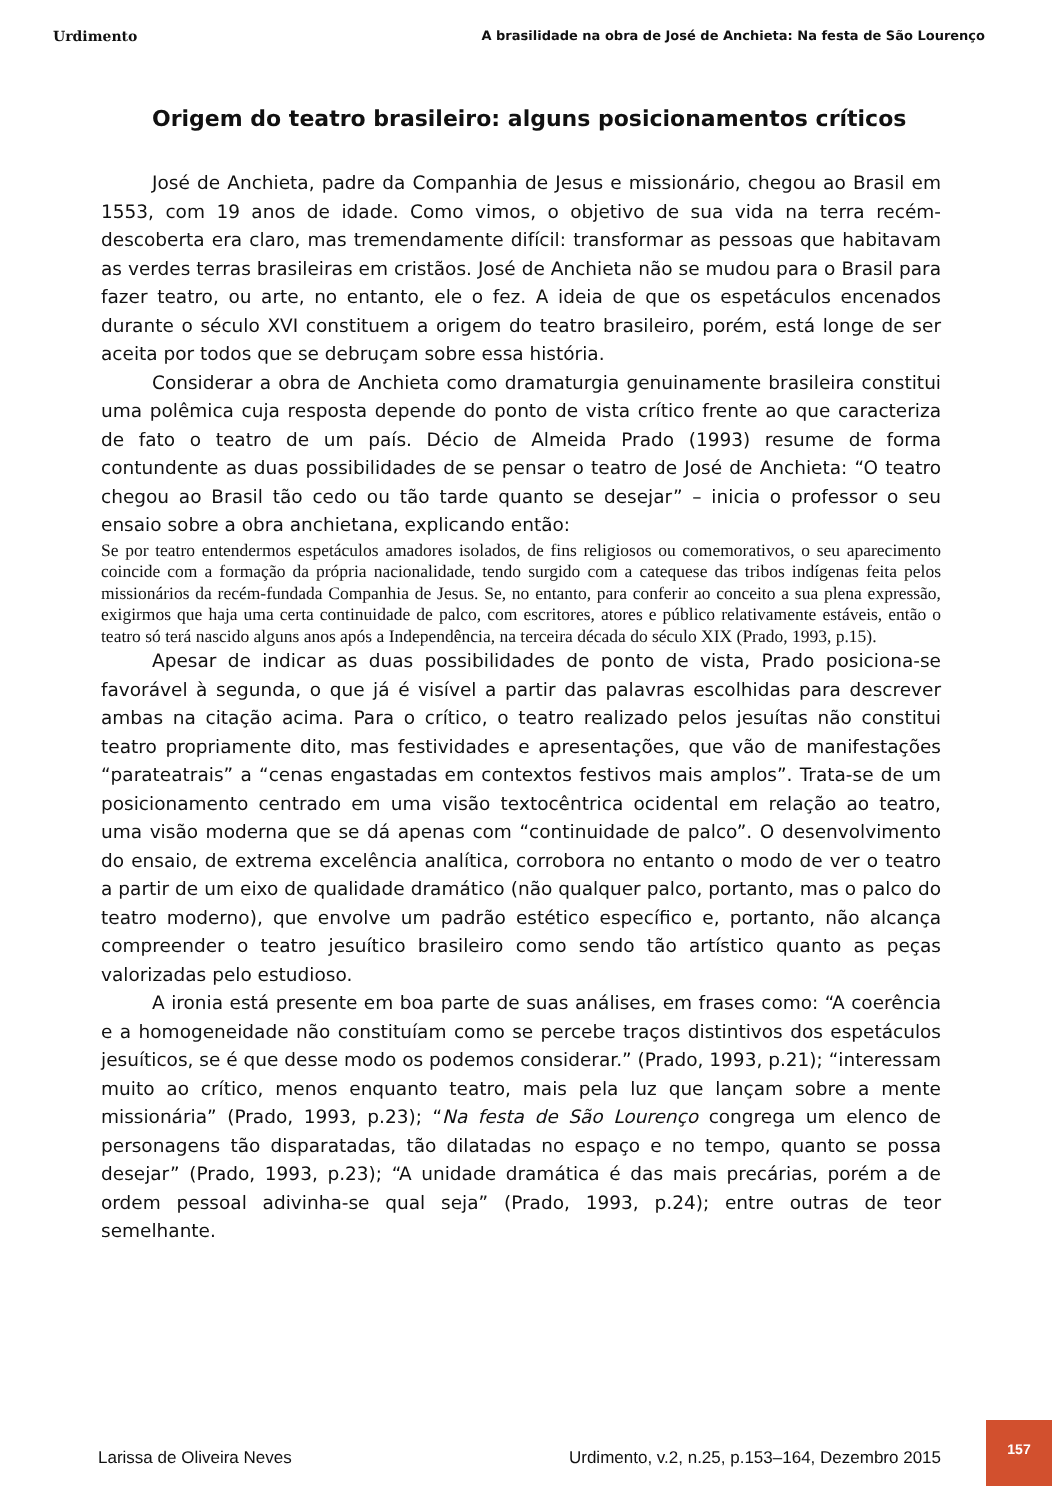Urdimento A brasilidade na obra de José de Anchieta: Na festa de São Lourenço
Origem do teatro brasileiro: alguns posicionamentos críticos
José de Anchieta, padre da Companhia de Jesus e missionário, chegou ao Brasil em 1553, com 19 anos de idade. Como vimos, o objetivo de sua vida na terra recém-descoberta era claro, mas tremendamente difícil: transformar as pessoas que habitavam as verdes terras brasileiras em cristãos. José de Anchieta não se mudou para o Brasil para fazer teatro, ou arte, no entanto, ele o fez. A ideia de que os espetáculos encenados durante o século XVI constituem a origem do teatro brasileiro, porém, está longe de ser aceita por todos que se debruçam sobre essa história.
Considerar a obra de Anchieta como dramaturgia genuinamente brasileira constitui uma polêmica cuja resposta depende do ponto de vista crítico frente ao que caracteriza de fato o teatro de um país. Décio de Almeida Prado (1993) resume de forma contundente as duas possibilidades de se pensar o teatro de José de Anchieta: “O teatro chegou ao Brasil tão cedo ou tão tarde quanto se desejar” – inicia o professor o seu ensaio sobre a obra anchietana, explicando então:
Se por teatro entendermos espetáculos amadores isolados, de fins religiosos ou comemorativos, o seu aparecimento coincide com a formação da própria nacionalidade, tendo surgido com a catequese das tribos indígenas feita pelos missionários da recém-fundada Companhia de Jesus. Se, no entanto, para conferir ao conceito a sua plena expressão, exigirmos que haja uma certa continuidade de palco, com escritores, atores e público relativamente estáveis, então o teatro só terá nascido alguns anos após a Independência, na terceira década do século XIX (Prado, 1993, p.15).
Apesar de indicar as duas possibilidades de ponto de vista, Prado posiciona-se favorável à segunda, o que já é visível a partir das palavras escolhidas para descrever ambas na citação acima. Para o crítico, o teatro realizado pelos jesuítas não constitui teatro propriamente dito, mas festividades e apresentações, que vão de manifestações “parateatrais” a “cenas engastadas em contextos festivos mais amplos”. Trata-se de um posicionamento centrado em uma visão textocêntrica ocidental em relação ao teatro, uma visão moderna que se dá apenas com “continuidade de palco”. O desenvolvimento do ensaio, de extrema excelência analítica, corrobora no entanto o modo de ver o teatro a partir de um eixo de qualidade dramático (não qualquer palco, portanto, mas o palco do teatro moderno), que envolve um padrão estético específico e, portanto, não alcança compreender o teatro jesuítico brasileiro como sendo tão artístico quanto as peças valorizadas pelo estudioso.
A ironia está presente em boa parte de suas análises, em frases como: “A coerência e a homogeneidade não constituíam como se percebe traços distintivos dos espetáculos jesuíticos, se é que desse modo os podemos considerar.” (Prado, 1993, p.21); “interessam muito ao crítico, menos enquanto teatro, mais pela luz que lançam sobre a mente missionária” (Prado, 1993, p.23); “Na festa de São Lourenço congrega um elenco de personagens tão disparatadas, tão dilatadas no espaço e no tempo, quanto se possa desejar” (Prado, 1993, p.23); “A unidade dramática é das mais precárias, porém a de ordem pessoal adivinha-se qual seja” (Prado, 1993, p.24); entre outras de teor semelhante.
Larissa de Oliveira Neves Urdimento, v.2, n.25, p.153–164, Dezembro 2015
157